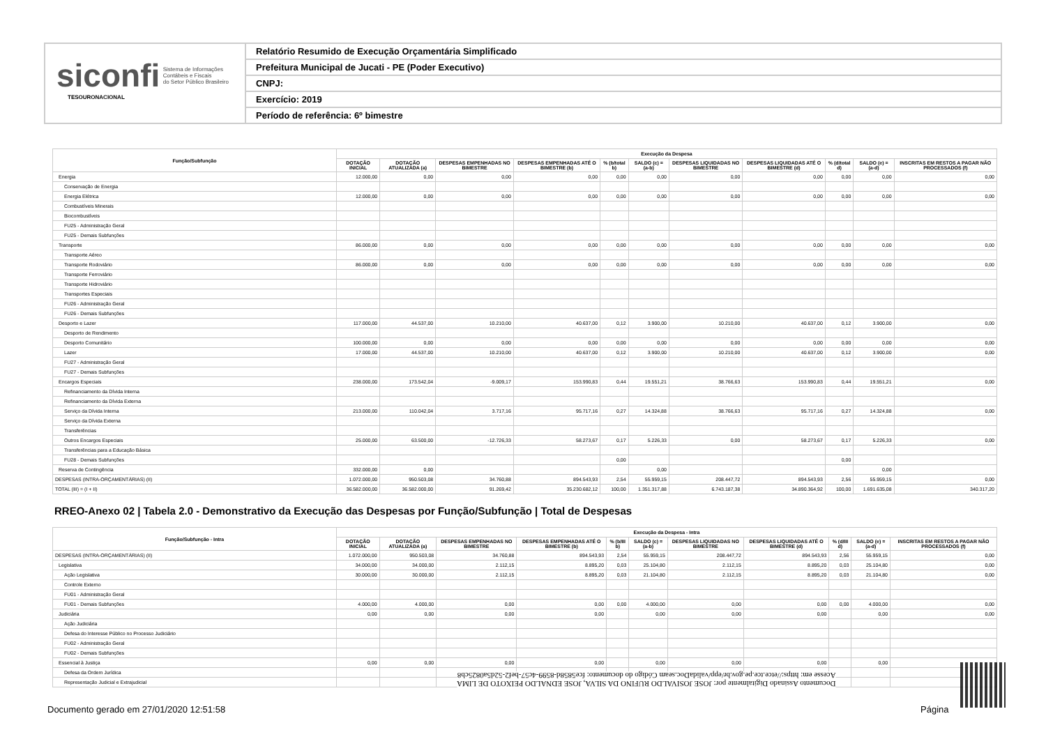siconfi Sistema de Informações
Contábeis e Fiscais
do Setor Público Brasileiro
TESOURONACIONAL
Relatório Resumido de Execução Orçamentária Simplificado
Prefeitura Municipal de Jucati - PE (Poder Executivo)
CNPJ:
Exercício: 2019
Período de referência: 6º bimestre
| Função/Subfunção | Execução da Despesa | | | | | | | | | | |
| --- | --- | --- | --- | --- | --- | --- | --- | --- | --- | --- | --- |
| | DOTAÇÃO INICIAL | DOTAÇÃO ATUALIZADA (a) | DESPESAS EMPENHADAS NO BIMESTRE | DESPESAS EMPENHADAS ATÉ O BIMESTRE (b) | % (b/total b) | SALDO (c) = (a-b) | DESPESAS LIQUIDADAS NO BIMESTRE | DESPESAS LIQUIDADAS ATÉ O BIMESTRE (d) | % (d/total d) | SALDO (e) = (a-d) | INSCRITAS EM RESTOS A PAGAR NÃO PROCESSADOS (f) |
| Energia | 12.000,00 | 0,00 | 0,00 | 0,00 | 0,00 | 0,00 | 0,00 | 0,00 | 0,00 | 0,00 | 0,00 |
| Conservação de Energia | | | | | | | | | | | |
| Energia Elétrica | 12.000,00 | 0,00 | 0,00 | 0,00 | 0,00 | 0,00 | 0,00 | 0,00 | 0,00 | 0,00 | 0,00 |
| Combustíveis Minerais | | | | | | | | | | | |
| Biocombustíveis | | | | | | | | | | | |
| FU25 - Administração Geral | | | | | | | | | | | |
| FU25 - Demais Subfunções | | | | | | | | | | | |
| Transporte | 86.000,00 | 0,00 | 0,00 | 0,00 | 0,00 | 0,00 | 0,00 | 0,00 | 0,00 | 0,00 | 0,00 |
| Transporte Aéreo | | | | | | | | | | | |
| Transporte Rodoviário | 86.000,00 | 0,00 | 0,00 | 0,00 | 0,00 | 0,00 | 0,00 | 0,00 | 0,00 | 0,00 | 0,00 |
| Transporte Ferroviário | | | | | | | | | | | |
| Transporte Hidroviário | | | | | | | | | | | |
| Transportes Especiais | | | | | | | | | | | |
| FU26 - Administração Geral | | | | | | | | | | | |
| FU26 - Demais Subfunções | | | | | | | | | | | |
| Desporto e Lazer | 117.000,00 | 44.537,00 | 10.210,00 | 40.637,00 | 0,12 | 3.900,00 | 10.210,00 | 40.637,00 | 0,12 | 3.900,00 | 0,00 |
| Desporto de Rendimento | | | | | | | | | | | |
| Desporto Comunitário | 100.000,00 | 0,00 | 0,00 | 0,00 | 0,00 | 0,00 | 0,00 | 0,00 | 0,00 | 0,00 | 0,00 |
| Lazer | 17.000,00 | 44.537,00 | 10.210,00 | 40.637,00 | 0,12 | 3.900,00 | 10.210,00 | 40.637,00 | 0,12 | 3.900,00 | 0,00 |
| FU27 - Administração Geral | | | | | | | | | | | |
| FU27 - Demais Subfunções | | | | | | | | | | | |
| Encargos Especiais | 238.000,00 | 173.542,04 | -9.009,17 | 153.990,83 | 0,44 | 19.551,21 | 38.766,63 | 153.990,83 | 0,44 | 19.551,21 | 0,00 |
| Refinanciamento da Dívida Interna | | | | | | | | | | | |
| Refinanciamento da Dívida Externa | | | | | | | | | | | |
| Serviço da Dívida Interna | 213.000,00 | 110.042,04 | 3.717,16 | 95.717,16 | 0,27 | 14.324,88 | 38.766,63 | 95.717,16 | 0,27 | 14.324,88 | 0,00 |
| Serviço da Dívida Externa | | | | | | | | | | | |
| Transferências | | | | | | | | | | | |
| Outros Encargos Especiais | 25.000,00 | 63.500,00 | -12.726,33 | 58.273,67 | 0,17 | 5.226,33 | 0,00 | 58.273,67 | 0,17 | 5.226,33 | 0,00 |
| Transferências para a Educação Básica | | | | | | | | | | | |
| FU28 - Demais Subfunções | | | | | 0,00 | | | | 0,00 | | |
| Reserva de Contingência | 332.000,00 | 0,00 | | | | 0,00 | | | | 0,00 | |
| DESPESAS (INTRA-ORÇAMENTÁRIAS) (II) | 1.072.000,00 | 950.503,08 | 34.760,88 | 894.543,93 | 2,54 | 55.959,15 | 208.447,72 | 894.543,93 | 2,56 | 55.959,15 | 0,00 |
| TOTAL (III) = (I + II) | 36.582.000,00 | 36.582.000,00 | 91.269,42 | 35.230.682,12 | 100,00 | 1.351.317,88 | 6.743.187,38 | 34.890.364,92 | 100,00 | 1.691.635,08 | 340.317,20 |
RREO-Anexo 02 | Tabela 2.0 - Demonstrativo da Execução das Despesas por Função/Subfunção | Total de Despesas
| Função/Subfunção - Intra | Execução da Despesa - Intra | | | | | | | | | | |
| --- | --- | --- | --- | --- | --- | --- | --- | --- | --- | --- | --- |
| | DOTAÇÃO INICIAL | DOTAÇÃO ATUALIZADA (a) | DESPESAS EMPENHADAS NO BIMESTRE | DESPESAS EMPENHADAS ATÉ O BIMESTRE (b) | % (b/III b) | SALDO (c) = (a-b) | DESPESAS LIQUIDADAS NO BIMESTRE | DESPESAS LIQUIDADAS ATÉ O BIMESTRE (d) | % (d/III d) | SALDO (e) = (a-d) | INSCRITAS EM RESTOS A PAGAR NÃO PROCESSADOS (f) |
| DESPESAS (INTRA-ORÇAMENTÁRIAS) (II) | 1.072.000,00 | 950.503,08 | 34.760,88 | 894.543,93 | 2,54 | 55.959,15 | 208.447,72 | 894.543,93 | 2,56 | 55.959,15 | 0,00 |
| Legislativa | 34.000,00 | 34.000,00 | 2.112,15 | 8.895,20 | 0,03 | 25.104,80 | 2.112,15 | 8.895,20 | 0,03 | 25.104,80 | 0,00 |
| Ação Legislativa | 30.000,00 | 30.000,00 | 2.112,15 | 8.895,20 | 0,03 | 21.104,80 | 2.112,15 | 8.895,20 | 0,03 | 21.104,80 | 0,00 |
| Controle Externo | | | | | | | | | | | |
| FU01 - Administração Geral | | | | | | | | | | | |
| FU01 - Demais Subfunções | 4.000,00 | 4.000,00 | 0,00 | 0,00 | 0,00 | 4.000,00 | 0,00 | 0,00 | 0,00 | 4.000,00 | 0,00 |
| Judiciária | 0,00 | 0,00 | 0,00 | 0,00 | | 0,00 | 0,00 | 0,00 | | 0,00 | 0,00 |
| Ação Judiciária | | | | | | | | | | | |
| Defesa do Interesse Público no Processo Judiciário | | | | | | | | | | | |
| FU02 - Administração Geral | | | | | | | | | | | |
| FU02 - Demais Subfunções | | | | | | | | | | | |
| Essencial à Justiça | 0,00 | 0,00 | 0,00 | 0,00 | | 0,00 | 0,00 | 0,00 | | 0,00 | |
| Defesa da Ordem Jurídica | | | | | | | | | | | |
| Representação Judicial e Extrajudicial | | | | | | | | | | | |
Documento Assinado Digitalmente por: JOSE JOSIVALDO RUFINO DA SILVA, JOSE EDNALDO PEIXOTO DE LIMA
Acesse em: https://etce.tce.pe.gov.br/epp/validaDoc.seam Código do documento: fce5858d-8599-4c57-bef2-52d5a0825cb8
Documento gerado em 27/01/2020 12:51:58
Página